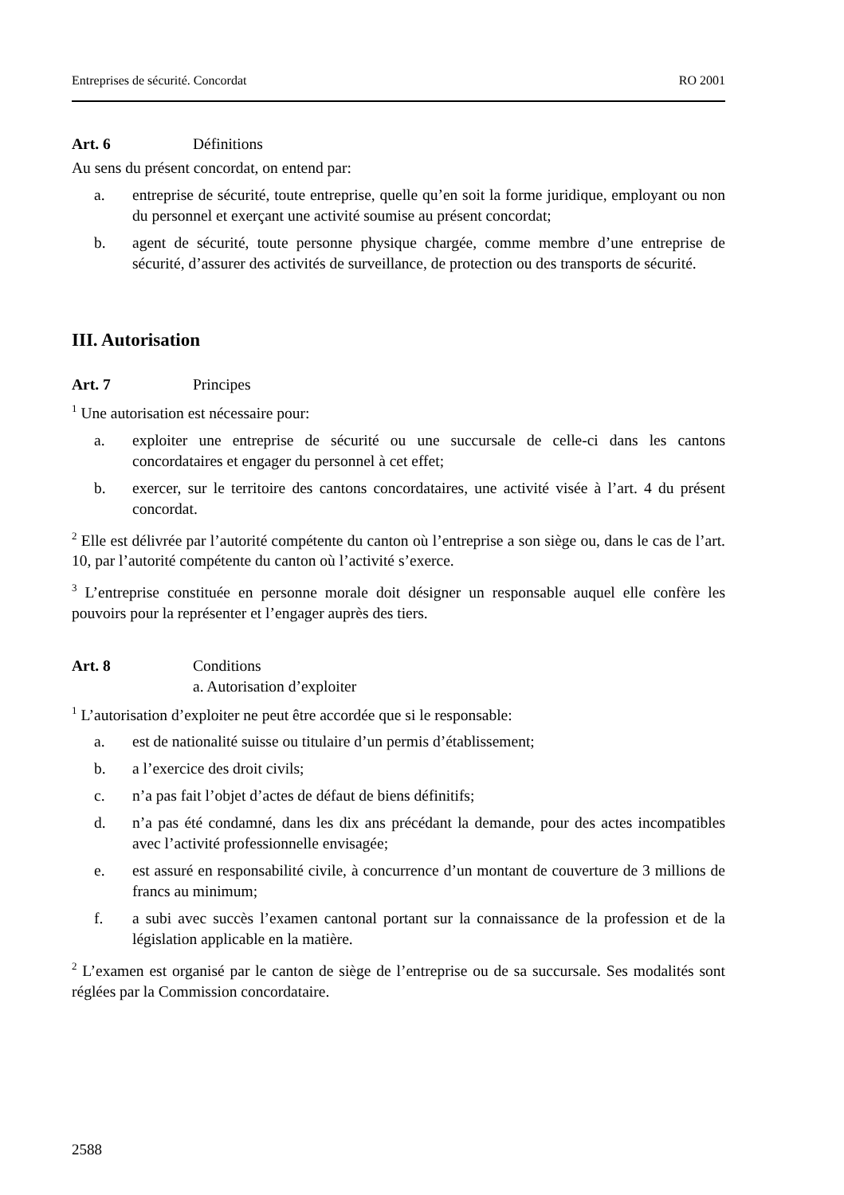Entreprises de sécurité. Concordat RO 2001
Art. 6 Définitions
Au sens du présent concordat, on entend par:
a. entreprise de sécurité, toute entreprise, quelle qu’en soit la forme juridique, employant ou non du personnel et exerçant une activité soumise au présent concordat;
b. agent de sécurité, toute personne physique chargée, comme membre d’une entreprise de sécurité, d’assurer des activités de surveillance, de protection ou des transports de sécurité.
III. Autorisation
Art. 7 Principes
<sup>1</sup> Une autorisation est nécessaire pour:
a. exploiter une entreprise de sécurité ou une succursale de celle-ci dans les cantons concordataires et engager du personnel à cet effet;
b. exercer, sur le territoire des cantons concordataires, une activité visée à l’art. 4 du présent concordat.
<sup>2</sup> Elle est délivrée par l’autorité compétente du canton où l’entreprise a son siège ou, dans le cas de l’art. 10, par l’autorité compétente du canton où l’activité s’exerce.
<sup>3</sup> L’entreprise constituée en personne morale doit désigner un responsable auquel elle confère les pouvoirs pour la représenter et l’engager auprès des tiers.
Art. 8 Conditions
a. Autorisation d’exploiter
<sup>1</sup> L’autorisation d’exploiter ne peut être accordée que si le responsable:
a. est de nationalité suisse ou titulaire d’un permis d’établissement;
b. a l’exercice des droit civils;
c. n’a pas fait l’objet d’actes de défaut de biens définitifs;
d. n’a pas été condamné, dans les dix ans précédant la demande, pour des actes incompatibles avec l’activité professionnelle envisagée;
e. est assuré en responsabilité civile, à concurrence d’un montant de couverture de 3 millions de francs au minimum;
f. a subi avec succès l’examen cantonal portant sur la connaissance de la profession et de la législation applicable en la matière.
<sup>2</sup> L’examen est organisé par le canton de siège de l’entreprise ou de sa succursale. Ses modalités sont réglées par la Commission concordataire.
2588